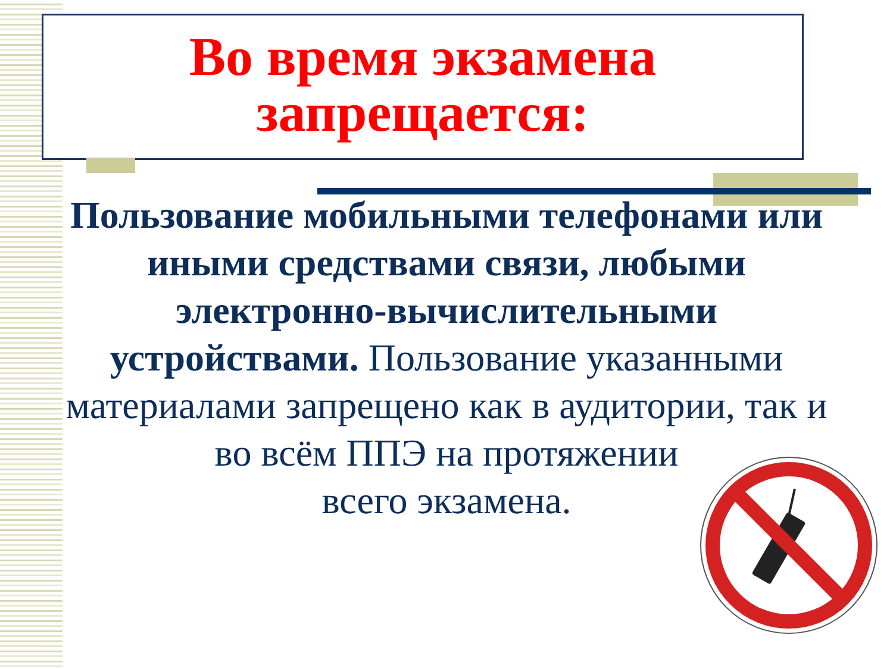Во время экзамена запрещается:
Пользование мобильными телефонами или иными средствами связи, любыми электронно-вычислительными устройствами. Пользование указанными материалами запрещено как в аудитории, так и во всём ППЭ на протяжении
всего экзамена.